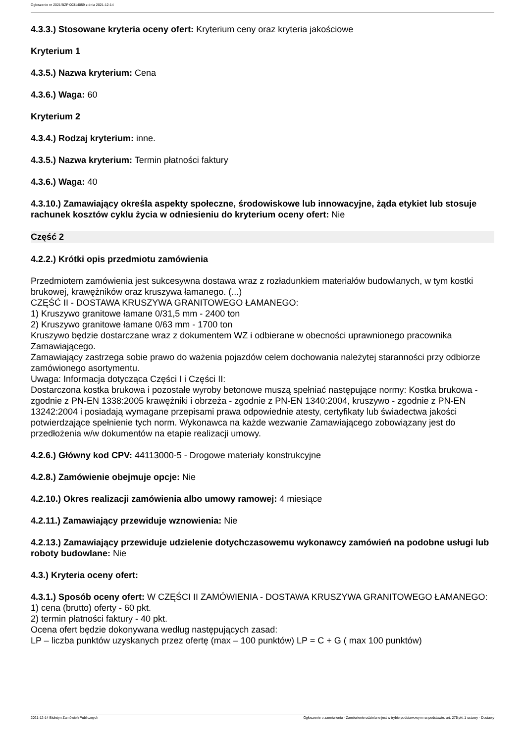Ogłoszenie nr 2021/BZP 00314059 z dnia 2021-12-14
4.3.3.) Stosowane kryteria oceny ofert: Kryterium ceny oraz kryteria jakościowe
Kryterium 1
4.3.5.) Nazwa kryterium: Cena
4.3.6.) Waga: 60
Kryterium 2
4.3.4.) Rodzaj kryterium: inne.
4.3.5.) Nazwa kryterium: Termin płatności faktury
4.3.6.) Waga: 40
4.3.10.) Zamawiający określa aspekty społeczne, środowiskowe lub innowacyjne, żąda etykiet lub stosuje rachunek kosztów cyklu życia w odniesieniu do kryterium oceny ofert: Nie
Część 2
4.2.2.) Krótki opis przedmiotu zamówienia
Przedmiotem zamówienia jest sukcesywna dostawa wraz z rozładunkiem materiałów budowlanych, w tym kostki brukowej, krawężników oraz kruszywa łamanego. (...)
CZĘŚĆ II - DOSTAWA KRUSZYWA GRANITOWEGO ŁAMANEGO:
1) Kruszywo granitowe łamane 0/31,5 mm - 2400 ton
2) Kruszywo granitowe łamane 0/63 mm - 1700 ton
Kruszywo będzie dostarczane wraz z dokumentem WZ i odbierane w obecności uprawnionego pracownika Zamawiającego.
Zamawiający zastrzega sobie prawo do ważenia pojazdów celem dochowania należytej staranności przy odbiorze zamówionego asortymentu.
Uwaga: Informacja dotycząca Części I i Części II:
Dostarczona kostka brukowa i pozostałe wyroby betonowe muszą spełniać następujące normy: Kostka brukowa - zgodnie z PN-EN 1338:2005 krawężniki i obrzeża - zgodnie z PN-EN 1340:2004, kruszywo - zgodnie z PN-EN 13242:2004 i posiadają wymagane przepisami prawa odpowiednie atesty, certyfikaty lub świadectwa jakości potwierdzające spełnienie tych norm. Wykonawca na każde wezwanie Zamawiającego zobowiązany jest do przedłożenia w/w dokumentów na etapie realizacji umowy.
4.2.6.) Główny kod CPV: 44113000-5 - Drogowe materiały konstrukcyjne
4.2.8.) Zamówienie obejmuje opcje: Nie
4.2.10.) Okres realizacji zamówienia albo umowy ramowej: 4 miesiące
4.2.11.) Zamawiający przewiduje wznowienia: Nie
4.2.13.) Zamawiający przewiduje udzielenie dotychczasowemu wykonawcy zamówień na podobne usługi lub roboty budowlane: Nie
4.3.) Kryteria oceny ofert:
4.3.1.) Sposób oceny ofert: W CZĘŚCI II ZAMÓWIENIA - DOSTAWA KRUSZYWA GRANITOWEGO ŁAMANEGO:
1) cena (brutto) oferty - 60 pkt.
2) termin płatności faktury - 40 pkt.
Ocena ofert będzie dokonywana według następujących zasad:
LP – liczba punktów uzyskanych przez ofertę (max – 100 punktów) LP = C + G ( max 100 punktów)
2021-12-14 Biuletyn Zamówień Publicznych Ogłoszenie o zamówieniu - Zamówienie udzielane jest w trybie podstawowym na podstawie: art. 275 pkt 1 ustawy - Dostawy